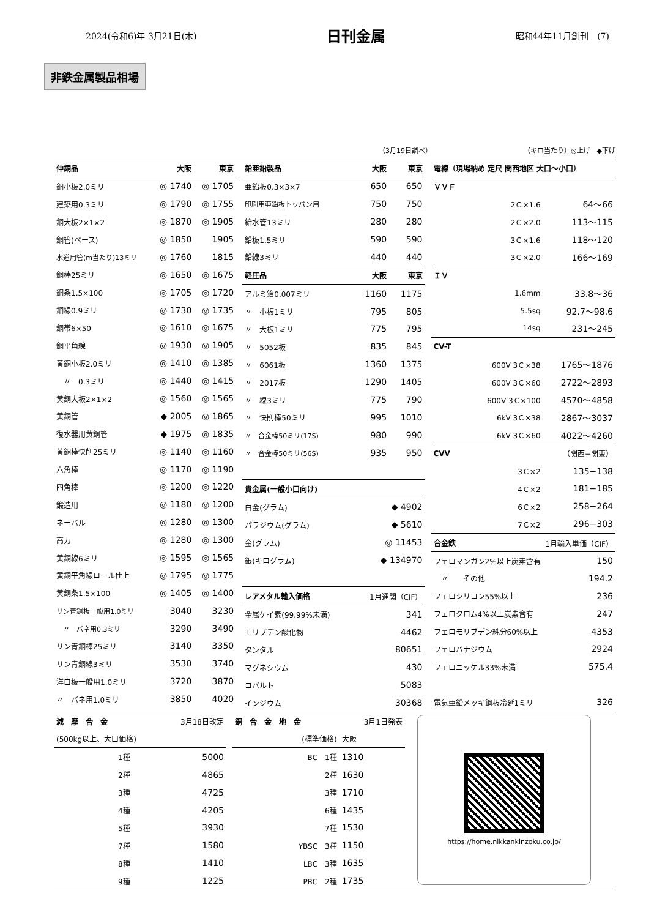2024(令和6)年 3月21日(木) 日刊金属 昭和44年11月創刊　(7)
非鉄金属製品相場
（3月19日調べ） （キロ当たり）◎上げ　◆下げ
| 伸銅品 | 大阪 | 東京 |
| --- | --- | --- |
| 銅小板2.0ミリ | ◎ 1740 | ◎ 1705 |
| 建築用0.3ミリ | ◎ 1790 | ◎ 1755 |
| 銅大板2×1×2 | ◎ 1870 | ◎ 1905 |
| 銅管(ベース) | ◎ 1850 | 1905 |
| 水道用管(m当たり)13ミリ | ◎ 1760 | 1815 |
| 銅棒25ミリ | ◎ 1650 | ◎ 1675 |
| 銅条1.5×100 | ◎ 1705 | ◎ 1720 |
| 銅線0.9ミリ | ◎ 1730 | ◎ 1735 |
| 銅帯6×50 | ◎ 1610 | ◎ 1675 |
| 銅平角線 | ◎ 1930 | ◎ 1905 |
| 黄銅小板2.0ミリ | ◎ 1410 | ◎ 1385 |
| 〃 0.3ミリ | ◎ 1440 | ◎ 1415 |
| 黄銅大板2×1×2 | ◎ 1560 | ◎ 1565 |
| 黄銅管 | ◆ 2005 | ◎ 1865 |
| 復水器用黄銅管 | ◆ 1975 | ◎ 1835 |
| 黄銅棒快削25ミリ | ◎ 1140 | ◎ 1160 |
| 六角棒 | ◎ 1170 | ◎ 1190 |
| 四角棒 | ◎ 1200 | ◎ 1220 |
| 鍛造用 | ◎ 1180 | ◎ 1200 |
| ネーバル | ◎ 1280 | ◎ 1300 |
| 高力 | ◎ 1280 | ◎ 1300 |
| 黄銅線6ミリ | ◎ 1595 | ◎ 1565 |
| 黄銅平角線ロール仕上 | ◎ 1795 | ◎ 1775 |
| 黄銅条1.5×100 | ◎ 1405 | ◎ 1400 |
| リン青銅板一般用1.0ミリ | 3040 | 3230 |
| 〃 バネ用0.3ミリ | 3290 | 3490 |
| リン青銅棒25ミリ | 3140 | 3350 |
| リン青銅線3ミリ | 3530 | 3740 |
| 洋白板一般用1.0ミリ | 3720 | 3870 |
| 〃 バネ用1.0ミリ | 3850 | 4020 |
| 鉛亜鉛製品 | 大阪 | 東京 |
| --- | --- | --- |
| 亜鉛板0.3×3×7 | 650 | 650 |
| 印刷用亜鉛板トッパン用 | 750 | 750 |
| 給水管13ミリ | 280 | 280 |
| 鉛板1.5ミリ | 590 | 590 |
| 鉛線3ミリ | 440 | 440 |
| 軽圧品 | 大阪 | 東京 |
| アルミ箔0.007ミリ | 1160 | 1175 |
| 〃 小板1ミリ | 795 | 805 |
| 〃 大板1ミリ | 775 | 795 |
| 〃 5052板 | 835 | 845 |
| 〃 6061板 | 1360 | 1375 |
| 〃 2017板 | 1290 | 1405 |
| 〃 線3ミリ | 775 | 790 |
| 〃 快削棒50ミリ | 995 | 1010 |
| 〃 合金棒50ミリ(17S) | 980 | 990 |
| 〃 合金棒50ミリ(56S) | 935 | 950 |
| 貴金属(一般小口向け) | | |
| 白金(グラム) | ◆ 4902 | |
| パラジウム(グラム) | ◆ 5610 | |
| 金(グラム) | ◎ 11453 | |
| 銀(キログラム) | ◆ 134970 | |
| レアメタル輸入価格 | 1月通関（CIF） | |
| 金属ケイ素(99.99%未満) | 341 | |
| モリブデン酸化物 | 4462 | |
| タンタル | 80651 | |
| マグネシウム | 430 | |
| コバルト | 5083 | |
| インジウム | 30368 | |
| 電線（現場納め 定尺 関西地区 大口〜小口） | |
| --- | --- |
| ＶＶＦ | |
| 2Ｃ×1.6 | 64〜66 |
| 2Ｃ×2.0 | 113〜115 |
| 3Ｃ×1.6 | 118〜120 |
| 3Ｃ×2.0 | 166〜169 |
| ＩＶ | |
| 1.6mm | 33.8〜36 |
| 5.5sq | 92.7〜98.6 |
| 14sq | 231〜245 |
| CV-T | |
| 600V 3Ｃ×38 | 1765〜1876 |
| 600V 3Ｃ×60 | 2722〜2893 |
| 600V 3Ｃ×100 | 4570〜4858 |
| 6kV 3Ｃ×38 | 2867〜3037 |
| 6kV 3Ｃ×60 | 4022〜4260 |
| CVV | （関西−関東） |
| 3Ｃ×2 | 135−138 |
| 4Ｃ×2 | 181−185 |
| 6Ｃ×2 | 258−264 |
| 7Ｃ×2 | 296−303 |
| 合金鉄 | 1月輸入単価（CIF） |
| フェロマンガン2%以上炭素含有 | 150 |
| 〃 その他 | 194.2 |
| フェロシリコン55%以上 | 236 |
| フェロクロム4%以上炭素含有 | 247 |
| フェロモリブデン純分60%以上 | 4353 |
| フェロバナジウム | 2924 |
| フェロニッケル33%未満 | 575.4 |
| 電気亜鉛メッキ鋼板冷延1ミリ | 326 |
| 減 摩 合 金 | 3月18日改定 |
| (500kg以上、大口価格) | |
| 1種 | 5000 |
| 2種 | 4865 |
| 3種 | 4725 |
| 4種 | 4205 |
| 5種 | 3930 |
| 7種 | 1580 |
| 8種 | 1410 |
| 9種 | 1225 |
| 銅 合 金 地 金 | 3月1日発表 | |
| (標準価格) | 大阪 | |
| BC 1種 | 1310 | |
| 2種 | 1630 | |
| 3種 | 1710 | |
| 6種 | 1435 | |
| 7種 | 1530 | |
| YBSC 3種 | 1150 | |
| LBC 3種 | 1635 | |
| PBC 2種 | 1735 | |
https://home.nikkankinzoku.co.jp/